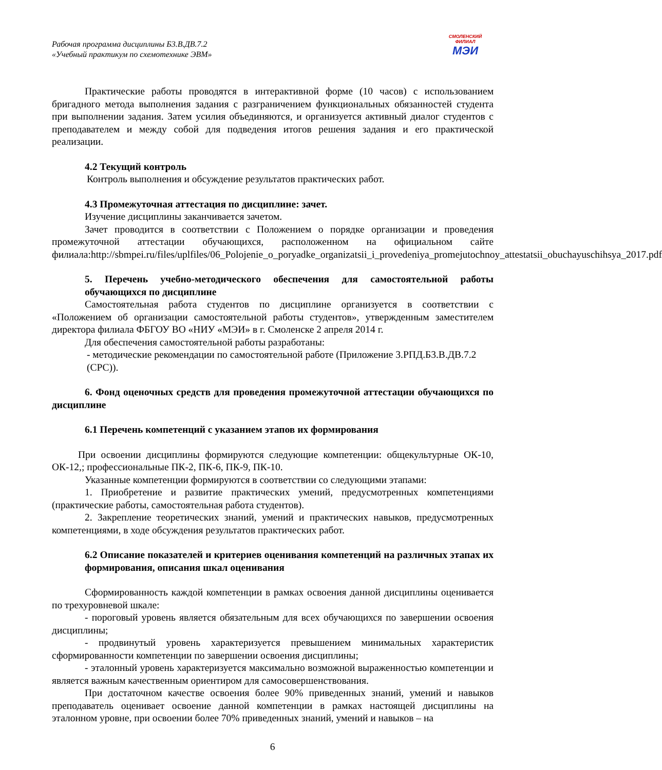Рабочая программа дисциплины Б3.В.ДВ.7.2
«Учебный практикум по схемотехнике ЭВМ»
СМОЛЕНСКИЙ
ФИЛИАЛ
МЭИ
Практические работы проводятся в интерактивной форме (10 часов) с использованием бригадного метода выполнения задания с разграничением функциональных обязанностей студента при выполнении задания. Затем усилия объединяются, и организуется активный диалог студентов с преподавателем и между собой для подведения итогов решения задания и его практической реализации.
4.2 Текущий контроль
Контроль выполнения и обсуждение результатов практических работ.
4.3 Промежуточная аттестация по дисциплине: зачет.
Изучение дисциплины заканчивается зачетом.
Зачет проводится в соответствии с Положением о порядке организации и проведения промежуточной аттестации обучающихся, расположенном на официальном сайте филиала:http://sbmpei.ru/files/uplfiles/06_Polojenie_o_poryadke_organizatsii_i_provedeniya_promejutochnoy_attestatsii_obuchayuschihsya_2017.pdf
5. Перечень учебно-методического обеспечения для самостоятельной работы обучающихся по дисциплине
Самостоятельная работа студентов по дисциплине организуется в соответствии с «Положением об организации самостоятельной работы студентов», утвержденным заместителем директора филиала ФБГОУ ВО «НИУ «МЭИ» в г. Смоленске 2 апреля 2014 г.
Для обеспечения самостоятельной работы разработаны:
- методические рекомендации по самостоятельной работе (Приложение 3.РПД.Б3.В.ДВ.7.2 (СРС)).
6. Фонд оценочных средств для проведения промежуточной аттестации обучающихся по дисциплине
6.1 Перечень компетенций с указанием этапов их формирования
При освоении дисциплины формируются следующие компетенции: общекультурные ОК-10, ОК-12,; профессиональные ПК-2, ПК-6, ПК-9, ПК-10.
Указанные компетенции формируются в соответствии со следующими этапами:
1. Приобретение и развитие практических умений, предусмотренных компетенциями (практические работы, самостоятельная работа студентов).
2. Закрепление теоретических знаний, умений и практических навыков, предусмотренных компетенциями, в ходе обсуждения результатов практических работ.
6.2 Описание показателей и критериев оценивания компетенций на различных этапах их формирования, описания шкал оценивания
Сформированность каждой компетенции в рамках освоения данной дисциплины оценивается по трехуровневой шкале:
- пороговый уровень является обязательным для всех обучающихся по завершении освоения дисциплины;
- продвинутый уровень характеризуется превышением минимальных характеристик сформированности компетенции по завершении освоения дисциплины;
- эталонный уровень характеризуется максимально возможной выраженностью компетенции и является важным качественным ориентиром для самосовершенствования.
При достаточном качестве освоения более 90% приведенных знаний, умений и навыков преподаватель оценивает освоение данной компетенции в рамках настоящей дисциплины на эталонном уровне, при освоении более 70% приведенных знаний, умений и навыков – на
6